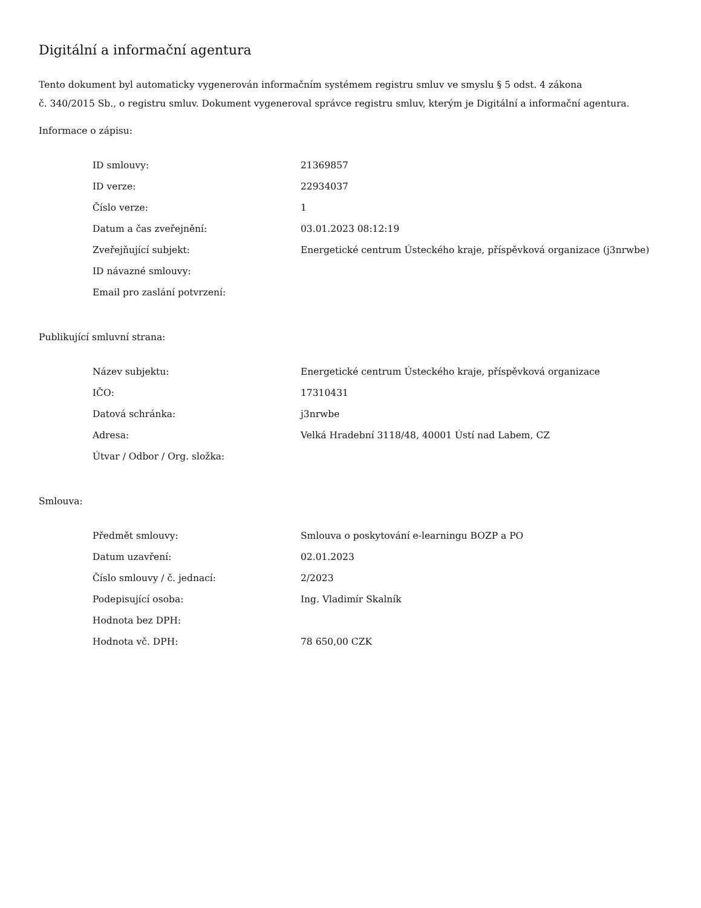Digitální a informační agentura
Tento dokument byl automaticky vygenerován informačním systémem registru smluv ve smyslu § 5 odst. 4 zákona
č. 340/2015 Sb., o registru smluv. Dokument vygeneroval správce registru smluv, kterým je Digitální a informační agentura.
Informace o zápisu:
| ID smlouvy: | 21369857 |
| ID verze: | 22934037 |
| Číslo verze: | 1 |
| Datum a čas zveřejnění: | 03.01.2023 08:12:19 |
| Zveřejňující subjekt: | Energetické centrum Ústeckého kraje, příspěvková organizace (j3nrwbe) |
| ID návazné smlouvy: | |
| Email pro zaslání potvrzení: | |
Publikující smluvní strana:
| Název subjektu: | Energetické centrum Ústeckého kraje, příspěvková organizace |
| IČO: | 17310431 |
| Datová schránka: | j3nrwbe |
| Adresa: | Velká Hradební 3118/48, 40001 Ústí nad Labem, CZ |
| Útvar / Odbor / Org. složka: | |
Smlouva:
| Předmět smlouvy: | Smlouva o poskytování e-learningu BOZP a PO |
| Datum uzavření: | 02.01.2023 |
| Číslo smlouvy / č. jednací: | 2/2023 |
| Podepisující osoba: | Ing. Vladimír Skalník |
| Hodnota bez DPH: | |
| Hodnota vč. DPH: | 78 650,00 CZK |